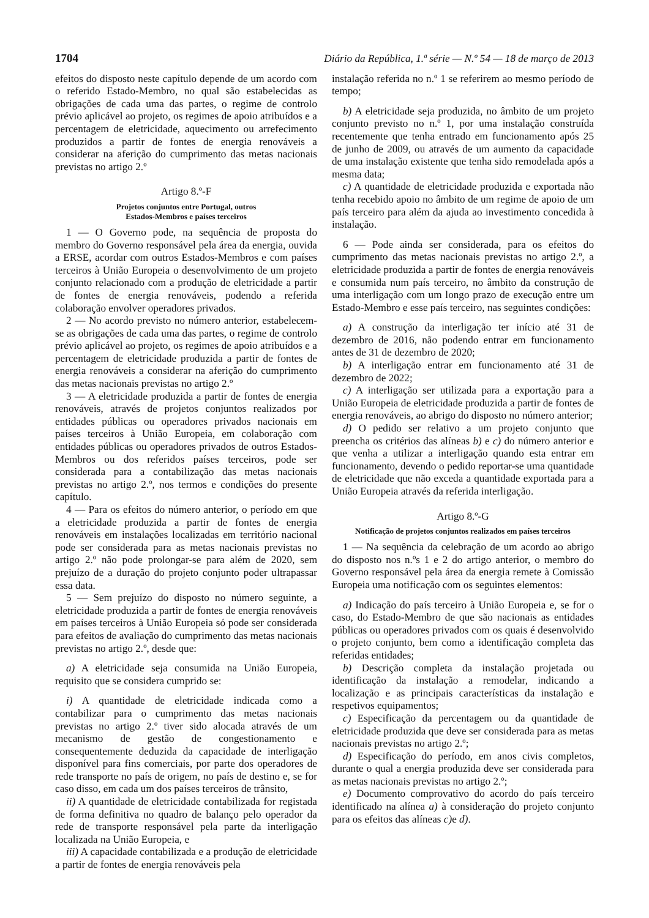1704 Diário da República, 1.ª série — N.º 54 — 18 de março de 2013
efeitos do disposto neste capítulo depende de um acordo com o referido Estado-Membro, no qual são estabelecidas as obrigações de cada uma das partes, o regime de controlo prévio aplicável ao projeto, os regimes de apoio atribuídos e a percentagem de eletricidade, aquecimento ou arrefecimento produzidos a partir de fontes de energia renováveis a considerar na aferição do cumprimento das metas nacionais previstas no artigo 2.º
Artigo 8.º-F
Projetos conjuntos entre Portugal, outros
Estados-Membros e países terceiros
1 — O Governo pode, na sequência de proposta do membro do Governo responsável pela área da energia, ouvida a ERSE, acordar com outros Estados-Membros e com países terceiros à União Europeia o desenvolvimento de um projeto conjunto relacionado com a produção de eletricidade a partir de fontes de energia renováveis, podendo a referida colaboração envolver operadores privados.
2 — No acordo previsto no número anterior, estabelecem-se as obrigações de cada uma das partes, o regime de controlo prévio aplicável ao projeto, os regimes de apoio atribuídos e a percentagem de eletricidade produzida a partir de fontes de energia renováveis a considerar na aferição do cumprimento das metas nacionais previstas no artigo 2.º
3 — A eletricidade produzida a partir de fontes de energia renováveis, através de projetos conjuntos realizados por entidades públicas ou operadores privados nacionais em países terceiros à União Europeia, em colaboração com entidades públicas ou operadores privados de outros Estados-Membros ou dos referidos países terceiros, pode ser considerada para a contabilização das metas nacionais previstas no artigo 2.º, nos termos e condições do presente capítulo.
4 — Para os efeitos do número anterior, o período em que a eletricidade produzida a partir de fontes de energia renováveis em instalações localizadas em território nacional pode ser considerada para as metas nacionais previstas no artigo 2.º não pode prolongar-se para além de 2020, sem prejuízo de a duração do projeto conjunto poder ultrapassar essa data.
5 — Sem prejuízo do disposto no número seguinte, a eletricidade produzida a partir de fontes de energia renováveis em países terceiros à União Europeia só pode ser considerada para efeitos de avaliação do cumprimento das metas nacionais previstas no artigo 2.º, desde que:
a) A eletricidade seja consumida na União Europeia, requisito que se considera cumprido se:
i) A quantidade de eletricidade indicada como a contabilizar para o cumprimento das metas nacionais previstas no artigo 2.º tiver sido alocada através de um mecanismo de gestão de congestionamento e consequentemente deduzida da capacidade de interligação disponível para fins comerciais, por parte dos operadores de rede transporte no país de origem, no país de destino e, se for caso disso, em cada um dos países terceiros de trânsito,
ii) A quantidade de eletricidade contabilizada for registada de forma definitiva no quadro de balanço pelo operador da rede de transporte responsável pela parte da interligação localizada na União Europeia, e
iii) A capacidade contabilizada e a produção de eletricidade a partir de fontes de energia renováveis pela
instalação referida no n.º 1 se referirem ao mesmo período de tempo;
b) A eletricidade seja produzida, no âmbito de um projeto conjunto previsto no n.º 1, por uma instalação construída recentemente que tenha entrado em funcionamento após 25 de junho de 2009, ou através de um aumento da capacidade de uma instalação existente que tenha sido remodelada após a mesma data;
c) A quantidade de eletricidade produzida e exportada não tenha recebido apoio no âmbito de um regime de apoio de um país terceiro para além da ajuda ao investimento concedida à instalação.
6 — Pode ainda ser considerada, para os efeitos do cumprimento das metas nacionais previstas no artigo 2.º, a eletricidade produzida a partir de fontes de energia renováveis e consumida num país terceiro, no âmbito da construção de uma interligação com um longo prazo de execução entre um Estado-Membro e esse país terceiro, nas seguintes condições:
a) A construção da interligação ter início até 31 de dezembro de 2016, não podendo entrar em funcionamento antes de 31 de dezembro de 2020;
b) A interligação entrar em funcionamento até 31 de dezembro de 2022;
c) A interligação ser utilizada para a exportação para a União Europeia de eletricidade produzida a partir de fontes de energia renováveis, ao abrigo do disposto no número anterior;
d) O pedido ser relativo a um projeto conjunto que preencha os critérios das alíneas b) e c) do número anterior e que venha a utilizar a interligação quando esta entrar em funcionamento, devendo o pedido reportar-se uma quantidade de eletricidade que não exceda a quantidade exportada para a União Europeia através da referida interligação.
Artigo 8.º-G
Notificação de projetos conjuntos realizados em países terceiros
1 — Na sequência da celebração de um acordo ao abrigo do disposto nos n.ºs 1 e 2 do artigo anterior, o membro do Governo responsável pela área da energia remete à Comissão Europeia uma notificação com os seguintes elementos:
a) Indicação do país terceiro à União Europeia e, se for o caso, do Estado-Membro de que são nacionais as entidades públicas ou operadores privados com os quais é desenvolvido o projeto conjunto, bem como a identificação completa das referidas entidades;
b) Descrição completa da instalação projetada ou identificação da instalação a remodelar, indicando a localização e as principais características da instalação e respetivos equipamentos;
c) Especificação da percentagem ou da quantidade de eletricidade produzida que deve ser considerada para as metas nacionais previstas no artigo 2.º;
d) Especificação do período, em anos civis completos, durante o qual a energia produzida deve ser considerada para as metas nacionais previstas no artigo 2.º;
e) Documento comprovativo do acordo do país terceiro identificado na alínea a) à consideração do projeto conjunto para os efeitos das alíneas c) e d).